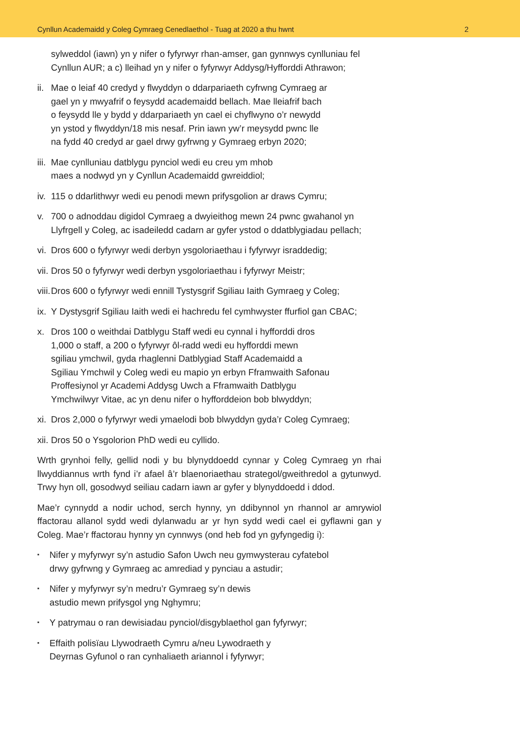Cynllun Academaidd y Coleg Cymraeg Cenedlaethol - Tuag at 2020 a thu hwnt 2
sylweddol (iawn) yn y nifer o fyfyrwyr rhan-amser, gan gynnwys cynlluniau fel Cynllun AUR; a c) lleihad yn y nifer o fyfyrwyr Addysg/Hyfforddi Athrawon;
ii. Mae o leiaf 40 credyd y flwyddyn o ddarpariaeth cyfrwng Cymraeg ar
gael yn y mwyafrif o feysydd academaidd bellach. Mae lleiafrif bach
o feysydd lle y bydd y ddarpariaeth yn cael ei chyflwyno o’r newydd
yn ystod y flwyddyn/18 mis nesaf. Prin iawn yw’r meysydd pwnc lle
na fydd 40 credyd ar gael drwy gyfrwng y Gymraeg erbyn 2020;
iii. Mae cynlluniau datblygu pynciol wedi eu creu ym mhob
maes a nodwyd yn y Cynllun Academaidd gwreiddiol;
iv. 115 o ddarlithwyr wedi eu penodi mewn prifysgolion ar draws Cymru;
v. 700 o adnoddau digidol Cymraeg a dwyieithog mewn 24 pwnc gwahanol yn Llyfrgell y Coleg, ac isadeiledd cadarn ar gyfer ystod o ddatblygiadau pellach;
vi. Dros 600 o fyfyrwyr wedi derbyn ysgoloriaethau i fyfyrwyr israddedig;
vii. Dros 50 o fyfyrwyr wedi derbyn ysgoloriaethau i fyfyrwyr Meistr;
viii. Dros 600 o fyfyrwyr wedi ennill Tystysgrif Sgiliau Iaith Gymraeg y Coleg;
ix. Y Dystysgrif Sgiliau Iaith wedi ei hachredu fel cymhwyster ffurfiol gan CBAC;
x. Dros 100 o weithdai Datblygu Staff wedi eu cynnal i hyfforddi dros
1,000 o staff, a 200 o fyfyrwyr ôl-radd wedi eu hyfforddi mewn
sgiliau ymchwil, gyda rhaglenni Datblygiad Staff Academaidd a
Sgiliau Ymchwil y Coleg wedi eu mapio yn erbyn Fframwaith Safonau
Proffesiynol yr Academi Addysg Uwch a Fframwaith Datblygu
Ymchwilwyr Vitae, ac yn denu nifer o hyfforddeion bob blwyddyn;
xi. Dros 2,000 o fyfyrwyr wedi ymaelodi bob blwyddyn gyda’r Coleg Cymraeg;
xii. Dros 50 o Ysgolorion PhD wedi eu cyllido.
Wrth grynhoi felly, gellid nodi y bu blynyddoedd cynnar y Coleg Cymraeg yn rhai llwyddiannus wrth fynd i’r afael â’r blaenoriaethau strategol/gweithredol a gytunwyd. Trwy hyn oll, gosodwyd seiliau cadarn iawn ar gyfer y blynyddoedd i ddod.
Mae’r cynnydd a nodir uchod, serch hynny, yn ddibynnol yn rhannol ar amrywiol ffactorau allanol sydd wedi dylanwadu ar yr hyn sydd wedi cael ei gyflawni gan y Coleg. Mae’r ffactorau hynny yn cynnwys (ond heb fod yn gyfyngedig i):
▪ Nifer y myfyrwyr sy’n astudio Safon Uwch neu gymwysterau cyfatebol
drwy gyfrwng y Gymraeg ac amrediad y pynciau a astudir;
▪ Nifer y myfyrwyr sy’n medru’r Gymraeg sy’n dewis
astudio mewn prifysgol yng Nghymru;
▪ Y patrymau o ran dewisiadau pynciol/disgyblaethol gan fyfyrwyr;
▪ Effaith polisïau Llywodraeth Cymru a/neu Lywodraeth y
Deyrnas Gyfunol o ran cynhaliaeth ariannol i fyfyrwyr;